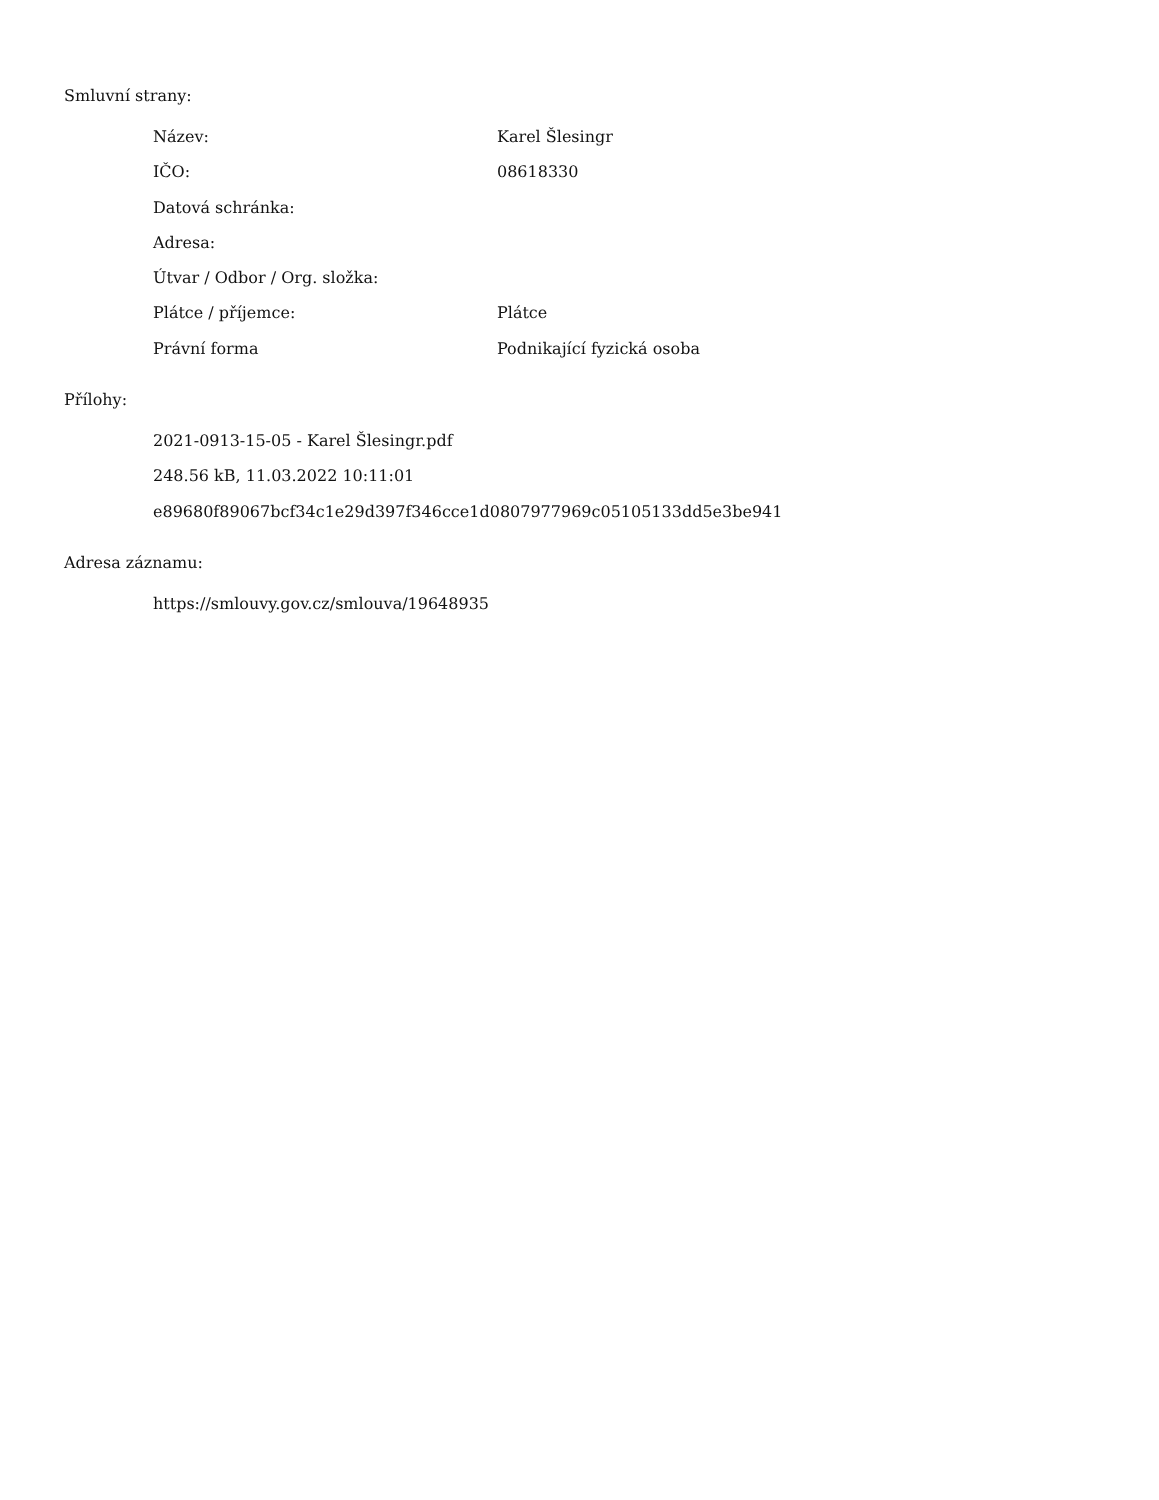Smluvní strany:
| Název: | Karel Šlesingr |
| IČO: | 08618330 |
| Datová schránka: | |
| Adresa: | |
| Útvar / Odbor / Org. složka: | |
| Plátce / příjemce: | Plátce |
| Právní forma | Podnikající fyzická osoba |
Přílohy:
2021-0913-15-05 - Karel Šlesingr.pdf
248.56 kB, 11.03.2022 10:11:01
e89680f89067bcf34c1e29d397f346cce1d0807977969c05105133dd5e3be941
Adresa záznamu:
https://smlouvy.gov.cz/smlouva/19648935